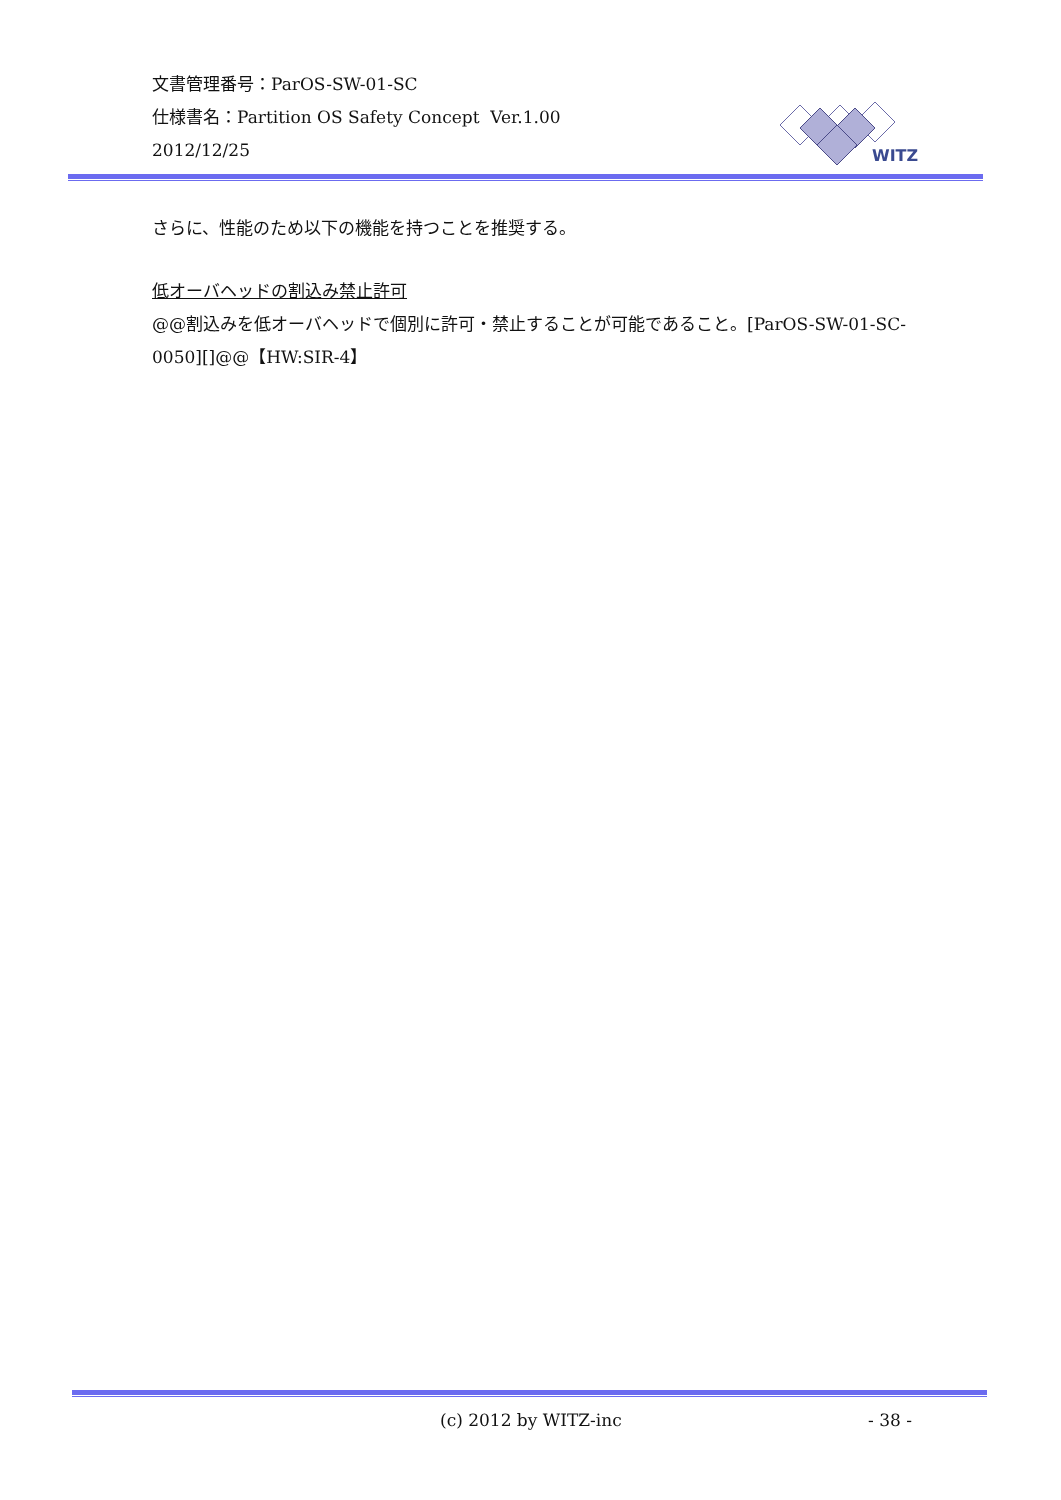文書管理番号：ParOS-SW-01-SC
仕様書名：Partition OS Safety Concept Ver.1.00
2012/12/25
WITZ
さらに、性能のため以下の機能を持つことを推奨する。
低オーバヘッドの割込み禁止許可
@@割込みを低オーバヘッドで個別に許可・禁止することが可能であること。[ParOS-SW-01-SC-0050][]@@【HW:SIR-4】
(c) 2012 by WITZ-inc - 38 -